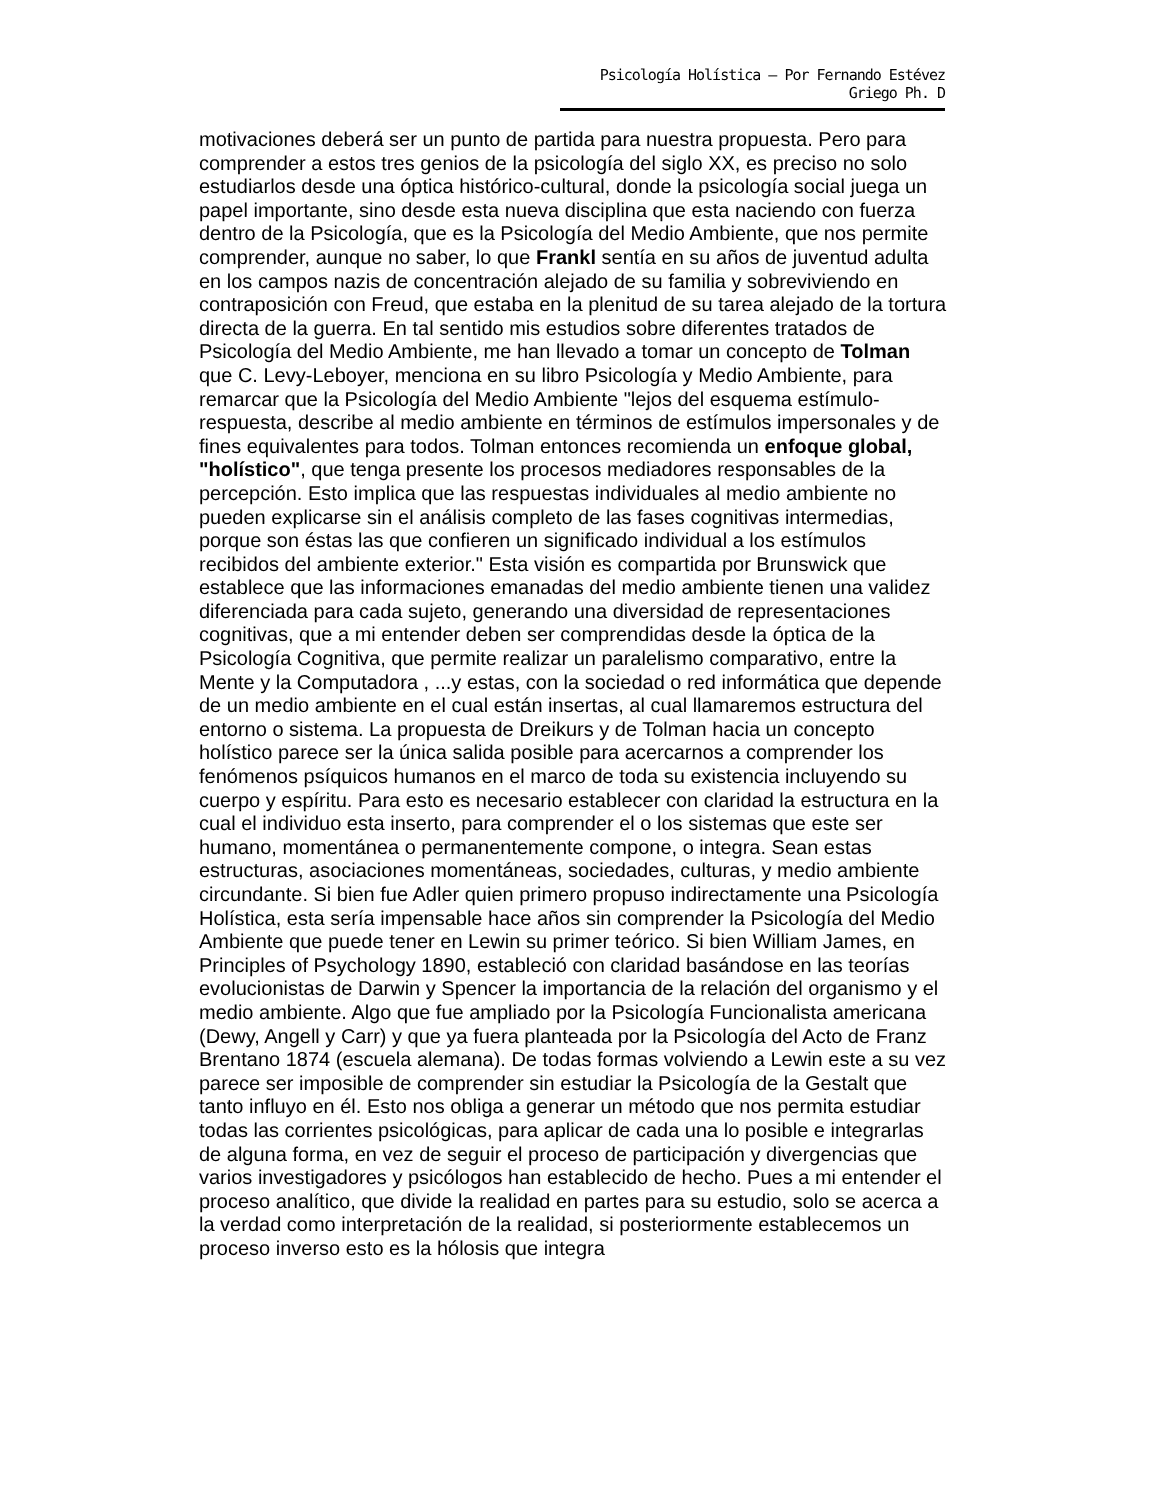Psicología Holística – Por Fernando Estévez Griego Ph. D
motivaciones deberá ser un punto de partida para nuestra propuesta. Pero para comprender a estos tres genios de la psicología del siglo XX, es preciso no solo estudiarlos desde una óptica histórico-cultural, donde la psicología social juega un papel importante, sino desde esta nueva disciplina que esta naciendo con fuerza dentro de la Psicología, que es la Psicología del Medio Ambiente, que nos permite comprender, aunque no saber, lo que Frankl sentía en su años de juventud adulta en los campos nazis de concentración alejado de su familia y sobreviviendo en contraposición con Freud, que estaba en la plenitud de su tarea alejado de la tortura directa de la guerra. En tal sentido mis estudios sobre diferentes tratados de Psicología del Medio Ambiente, me han llevado a tomar un concepto de Tolman que C. Levy-Leboyer, menciona en su libro Psicología y Medio Ambiente, para remarcar que la Psicología del Medio Ambiente "lejos del esquema estímulo-respuesta, describe al medio ambiente en términos de estímulos impersonales y de fines equivalentes para todos. Tolman entonces recomienda un enfoque global, "holístico", que tenga presente los procesos mediadores responsables de la percepción. Esto implica que las respuestas individuales al medio ambiente no pueden explicarse sin el análisis completo de las fases cognitivas intermedias, porque son éstas las que confieren un significado individual a los estímulos recibidos del ambiente exterior." Esta visión es compartida por Brunswick que establece que las informaciones emanadas del medio ambiente tienen una validez diferenciada para cada sujeto, generando una diversidad de representaciones cognitivas, que a mi entender deben ser comprendidas desde la óptica de la Psicología Cognitiva, que permite realizar un paralelismo comparativo, entre la Mente y la Computadora , ...y estas, con la sociedad o red informática que depende de un medio ambiente en el cual están insertas, al cual llamaremos estructura del entorno o sistema. La propuesta de Dreikurs y de Tolman hacia un concepto holístico parece ser la única salida posible para acercarnos a comprender los fenómenos psíquicos humanos en el marco de toda su existencia incluyendo su cuerpo y espíritu. Para esto es necesario establecer con claridad la estructura en la cual el individuo esta inserto, para comprender el o los sistemas que este ser humano, momentánea o permanentemente compone, o integra. Sean estas estructuras, asociaciones momentáneas, sociedades, culturas, y medio ambiente circundante. Si bien fue Adler quien primero propuso indirectamente una Psicología Holística, esta sería impensable hace años sin comprender la Psicología del Medio Ambiente que puede tener en Lewin su primer teórico. Si bien William James, en Principles of Psychology 1890, estableció con claridad basándose en las teorías evolucionistas de Darwin y Spencer la importancia de la relación del organismo y el medio ambiente. Algo que fue ampliado por la Psicología Funcionalista americana (Dewy, Angell y Carr) y que ya fuera planteada por la Psicología del Acto de Franz Brentano 1874 (escuela alemana). De todas formas volviendo a Lewin este a su vez parece ser imposible de comprender sin estudiar la Psicología de la Gestalt que tanto influyo en él. Esto nos obliga a generar un método que nos permita estudiar todas las corrientes psicológicas, para aplicar de cada una lo posible e integrarlas de alguna forma, en vez de seguir el proceso de participación y divergencias que varios investigadores y psicólogos han establecido de hecho. Pues a mi entender el proceso analítico, que divide la realidad en partes para su estudio, solo se acerca a la verdad como interpretación de la realidad, si posteriormente establecemos un proceso inverso esto es la hólosis que integra